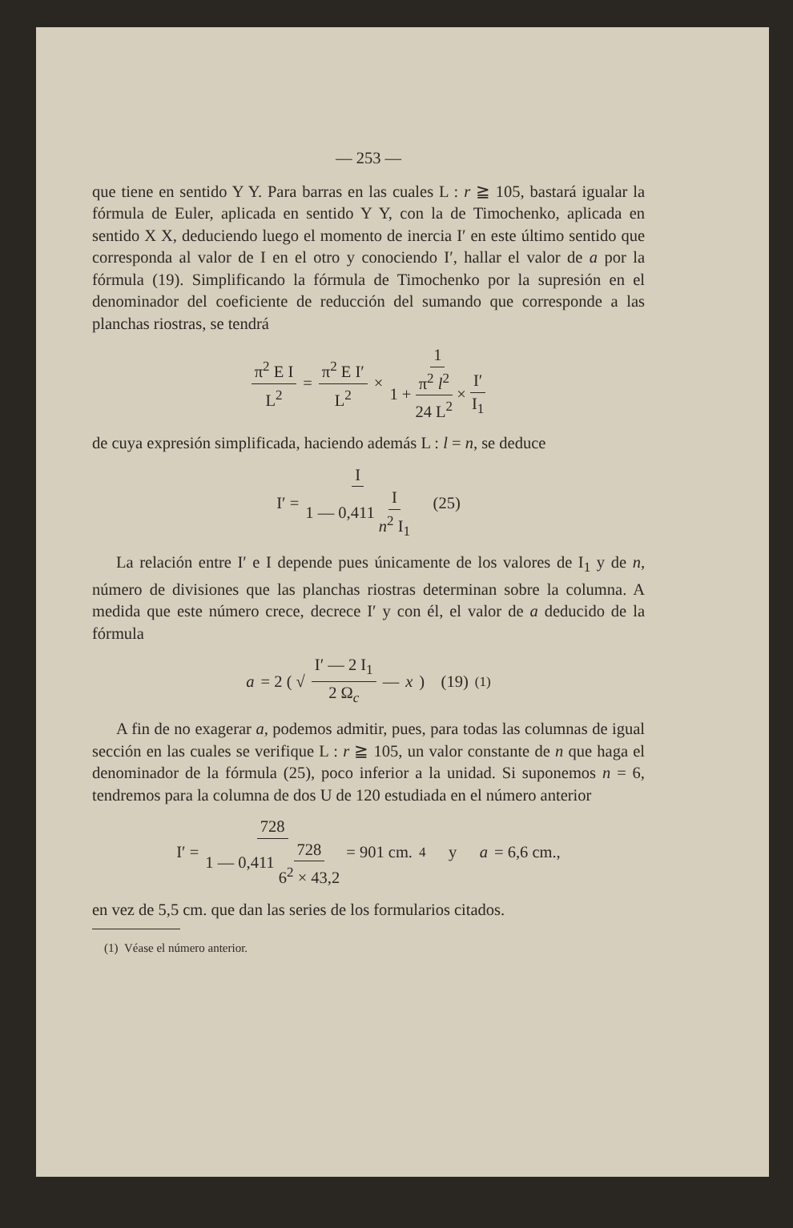— 253 —
que tiene en sentido Y Y. Para barras en las cuales L : r ≧ 105, bastará igualar la fórmula de Euler, aplicada en sentido Y Y, con la de Timochenko, aplicada en sentido X X, deduciendo luego el momento de inercia I′ en este último sentido que corresponda al valor de I en el otro y conociendo I′, hallar el valor de a por la fórmula (19). Simplificando la fórmula de Timochenko por la supresión en el denominador del coeficiente de reducción del sumando que corresponde a las planchas riostras, se tendrá
π<sup>2</sup> E I L<sup>2</sup> = π<sup>2</sup> E I′ L<sup>2</sup> × 1 1 + π<sup>2</sup> l<sup>2</sup> 24 L<sup>2</sup> × I′ I<sub>1</sub>
de cuya expresión simplificada, haciendo además L : l = n, se deduce
I′ = I 1 — 0,411 I n<sup>2</sup> I<sub>1</sub> (25)
La relación entre I′ e I depende pues únicamente de los valores de I<sub>1</sub> y de n, número de divisiones que las planchas riostras determinan sobre la columna. A medida que este número crece, decrece I′ y con él, el valor de a deducido de la fórmula
a = 2 ( √ I′ — 2 I<sub>1</sub> 2 Ω<sub>c</sub> — x ) (19) <sup>(1)</sup>
A fin de no exagerar a, podemos admitir, pues, para todas las columnas de igual sección en las cuales se verifique L : r ≧ 105, un valor constante de n que haga el denominador de la fórmula (25), poco inferior a la unidad. Si suponemos n = 6, tendremos para la columna de dos U de 120 estudiada en el número anterior
I′ = 728 1 — 0,411 728 6<sup>2</sup> × 43,2 = 901 cm.<sup>4</sup> y a = 6,6 cm.,
en vez de 5,5 cm. que dan las series de los formularios citados.
(1) Véase el número anterior.